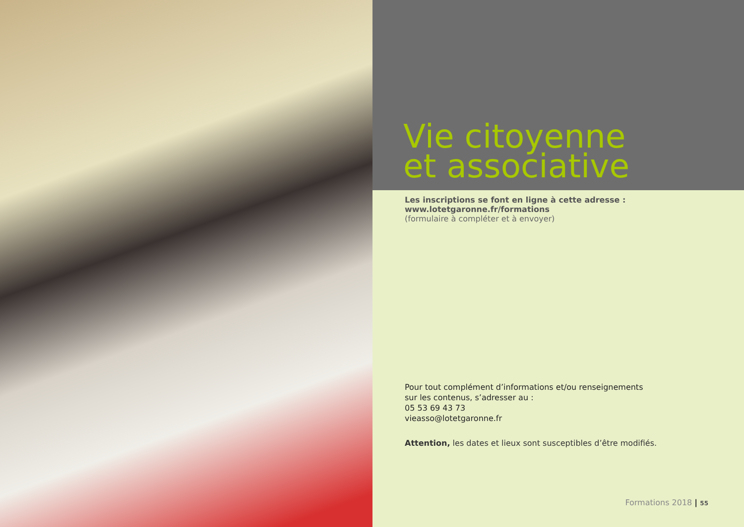Vie citoyenne
et associative
Les inscriptions se font en ligne à cette adresse :
www.lotetgaronne.fr/formations
(formulaire à compléter et à envoyer)
Pour tout complément d’informations et/ou renseignements
sur les contenus, s’adresser au :
05 53 69 43 73
vieasso@lotetgaronne.fr
Attention, les dates et lieux sont susceptibles d’être modifiés.
Formations 2018 | 55